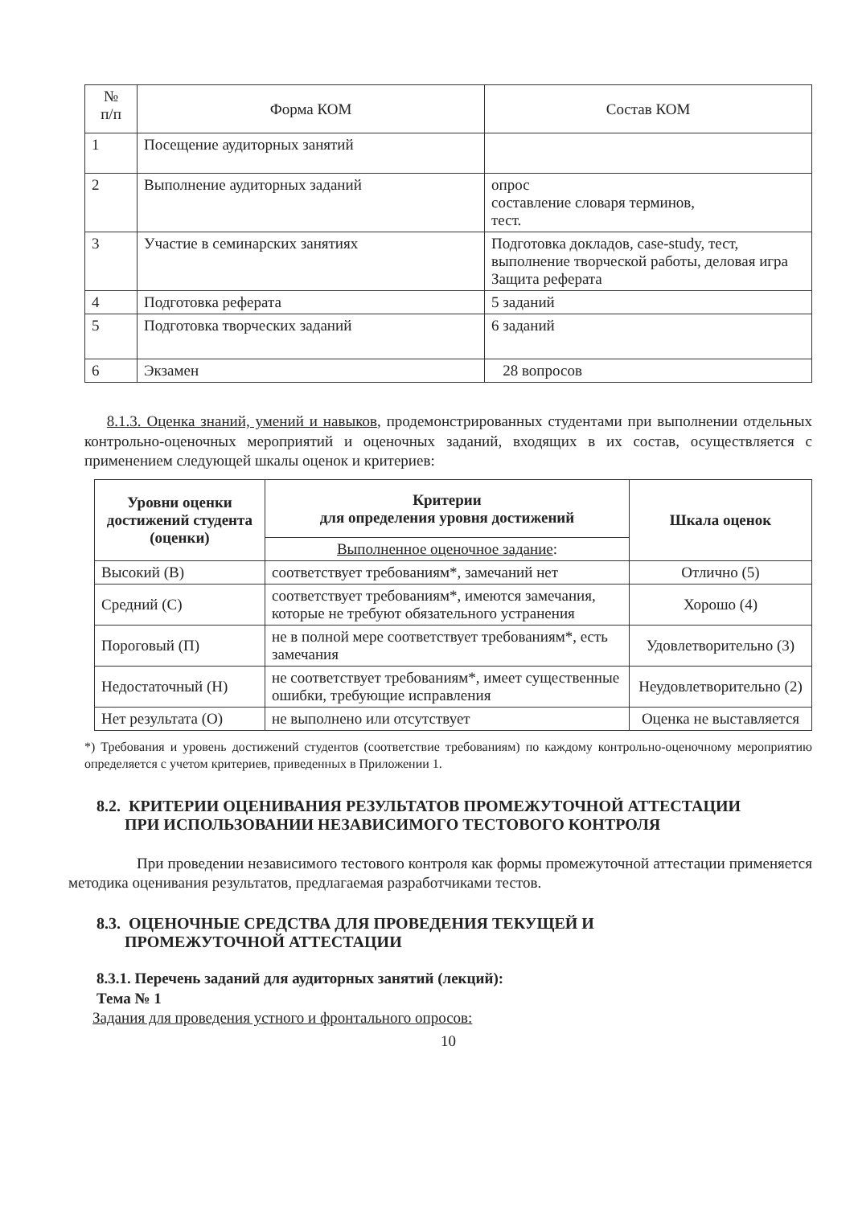| № п/п | Форма КОМ | Состав КОМ |
| --- | --- | --- |
| 1 | Посещение аудиторных занятий | |
| 2 | Выполнение аудиторных заданий | опрос составление словаря терминов, тест. |
| 3 | Участие в семинарских занятиях | Подготовка докладов, case-study, тест, выполнение творческой работы, деловая игра Защита реферата |
| 4 | Подготовка реферата | 5 заданий |
| 5 | Подготовка творческих заданий | 6 заданий |
| 6 | Экзамен | 28 вопросов |
8.1.3. Оценка знаний, умений и навыков, продемонстрированных студентами при выполнении отдельных контрольно-оценочных мероприятий и оценочных заданий, входящих в их состав, осуществляется с применением следующей шкалы оценок и критериев:
| Уровни оценки достижений студента (оценки) | Критерии для определения уровня достижений | Шкала оценок |
| --- | --- | --- |
| | Выполненное оценочное задание : | |
| Высокий (В) | соответствует требованиям*, замечаний нет | Отлично (5) |
| Средний (С) | соответствует требованиям*, имеются замечания, которые не требуют обязательного устранения | Хорошо (4) |
| Пороговый (П) | не в полной мере соответствует требованиям*, есть замечания | Удовлетворительно (3) |
| Недостаточный (Н) | не соответствует требованиям*, имеет существенные ошибки, требующие исправления | Неудовлетворительно (2) |
| Нет результата (О) | не выполнено или отсутствует | Оценка не выставляется |
*) Требования и уровень достижений студентов (соответствие требованиям) по каждому контрольно-оценочному мероприятию определяется с учетом критериев, приведенных в Приложении 1.
8.2. КРИТЕРИИ ОЦЕНИВАНИЯ РЕЗУЛЬТАТОВ ПРОМЕЖУТОЧНОЙ АТТЕСТАЦИИ
ПРИ ИСПОЛЬЗОВАНИИ НЕЗАВИСИМОГО ТЕСТОВОГО КОНТРОЛЯ
При проведении независимого тестового контроля как формы промежуточной аттестации применяется методика оценивания результатов, предлагаемая разработчиками тестов.
8.3. ОЦЕНОЧНЫЕ СРЕДСТВА ДЛЯ ПРОВЕДЕНИЯ ТЕКУЩЕЙ И
ПРОМЕЖУТОЧНОЙ АТТЕСТАЦИИ
8.3.1. Перечень заданий для аудиторных занятий (лекций):
Тема № 1
Задания для проведения устного и фронтального опросов:
10